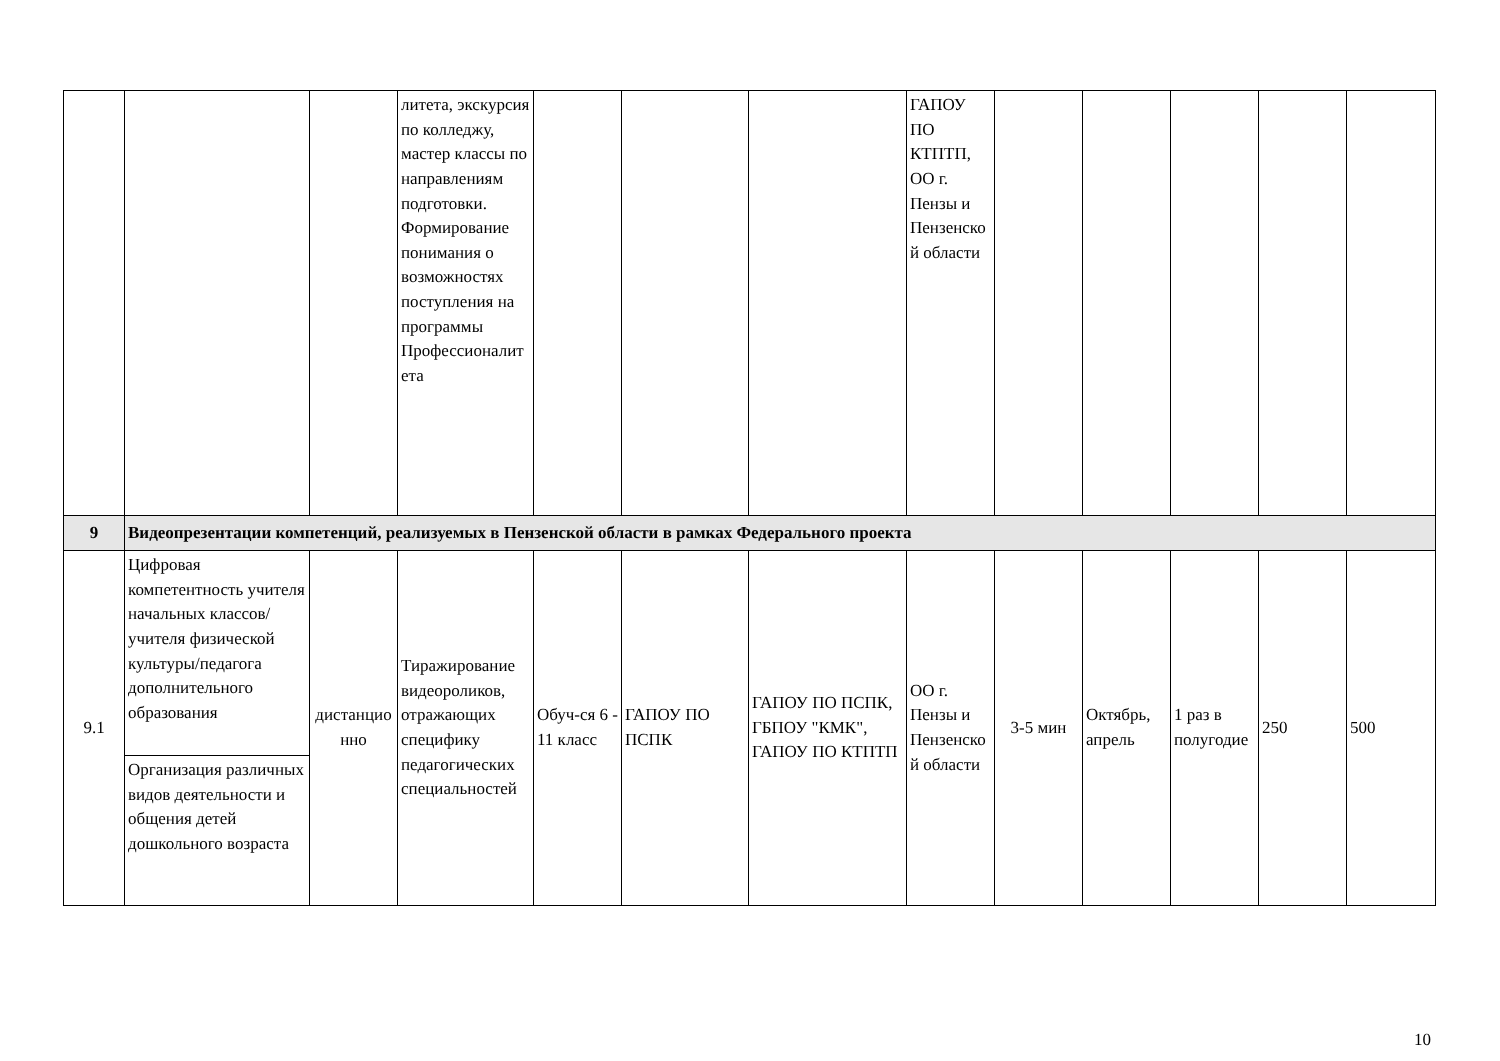| | | | литета, экскурсия по колледжу, мастер классы по направлениям подготовки. Формирование понимания о возможностях поступления на программы Профессионалитета | | | | ГАПОУ ПО КТПТП, ОО г. Пензы и Пензенской области | | | | | |
| 9 | Видеопрезентации компетенций, реализуемых в Пензенской области в рамках Федерального проекта | | | | | | | | | | | |
| 9.1 | Цифровая компетентность учителя начальных классов/учителя физической культуры/педагога дополнительного образования | дистанционно | Тиражирование видеороликов, отражающих специфику педагогических специальностей | Обуч-ся 6 - 11 класс | ГАПОУ ПО ПСПК | ГАПОУ ПО ПСПК, ГБПОУ "КМК", ГАПОУ ПО КТПТП | ОО г. Пензы и Пензенской области | 3-5 мин | Октябрь, апрель | 1 раз в полугодие | 250 | 500 |
| | Организация различных видов деятельности и общения детей дошкольного возраста | | | | | | | | | | | |
10